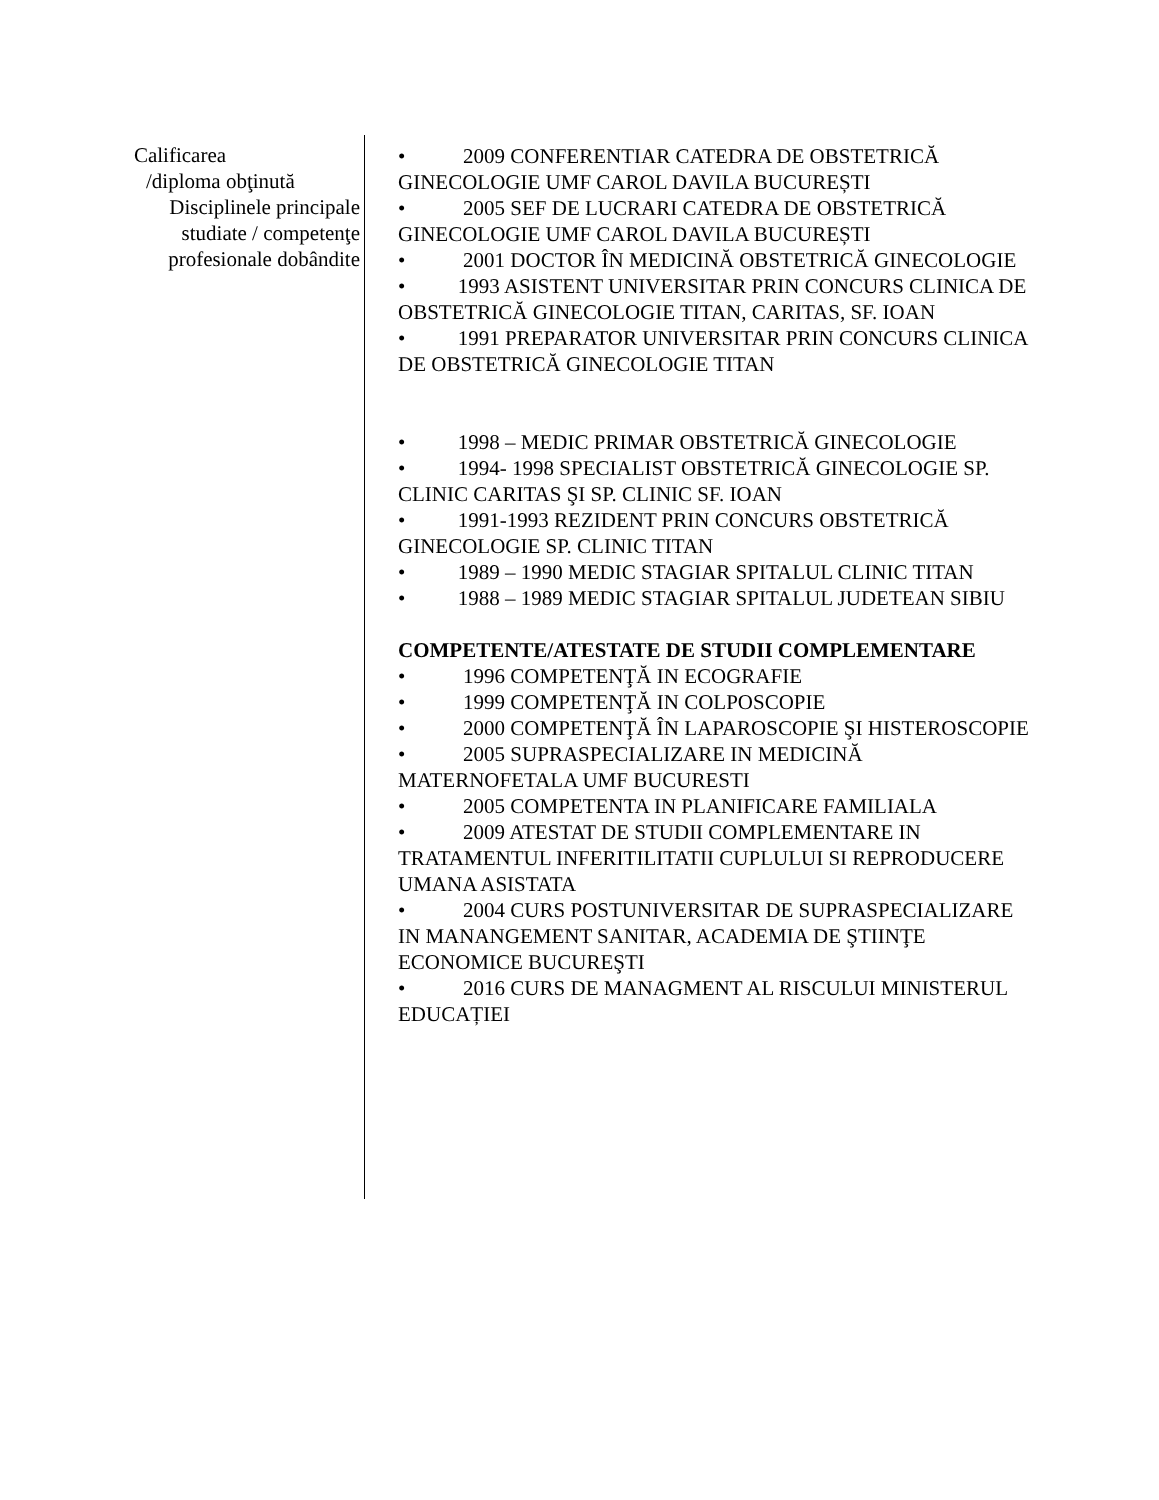Calificarea
/diploma obţinută
Disciplinele principale
studiate / competenţe
profesionale dobândite
• 2009 CONFERENTIAR CATEDRA DE OBSTETRICĂ GINECOLOGIE UMF CAROL DAVILA BUCUREȘTI
• 2005 SEF DE LUCRARI CATEDRA DE OBSTETRICĂ GINECOLOGIE UMF CAROL DAVILA BUCUREȘTI
• 2001 DOCTOR ÎN MEDICINĂ OBSTETRICĂ GINECOLOGIE
• 1993 ASISTENT UNIVERSITAR PRIN CONCURS CLINICA DE OBSTETRICĂ GINECOLOGIE TITAN, CARITAS, SF. IOAN
• 1991 PREPARATOR UNIVERSITAR PRIN CONCURS CLINICA DE OBSTETRICĂ GINECOLOGIE TITAN
• 1998 – MEDIC PRIMAR OBSTETRICĂ GINECOLOGIE
• 1994- 1998 SPECIALIST OBSTETRICĂ GINECOLOGIE SP. CLINIC CARITAS ŞI SP. CLINIC SF. IOAN
• 1991-1993 REZIDENT PRIN CONCURS OBSTETRICĂ GINECOLOGIE SP. CLINIC TITAN
• 1989 – 1990 MEDIC STAGIAR SPITALUL CLINIC TITAN
• 1988 – 1989 MEDIC STAGIAR SPITALUL JUDETEAN SIBIU
COMPETENTE/ATESTATE DE STUDII COMPLEMENTARE
• 1996 COMPETENŢĂ IN ECOGRAFIE
• 1999 COMPETENŢĂ IN COLPOSCOPIE
• 2000 COMPETENŢĂ ÎN LAPAROSCOPIE ŞI HISTEROSCOPIE
• 2005 SUPRASPECIALIZARE IN MEDICINĂ MATERNOFETALA UMF BUCURESTI
• 2005 COMPETENTA IN PLANIFICARE FAMILIALA
• 2009 ATESTAT DE STUDII COMPLEMENTARE IN TRATAMENTUL INFERITILITATII CUPLULUI SI REPRODUCERE UMANA ASISTATA
• 2004 CURS POSTUNIVERSITAR DE SUPRASPECIALIZARE IN MANANGEMENT SANITAR, ACADEMIA DE ŞTIINŢE ECONOMICE BUCUREŞTI
• 2016 CURS DE MANAGMENT AL RISCULUI MINISTERUL EDUCAȚIEI